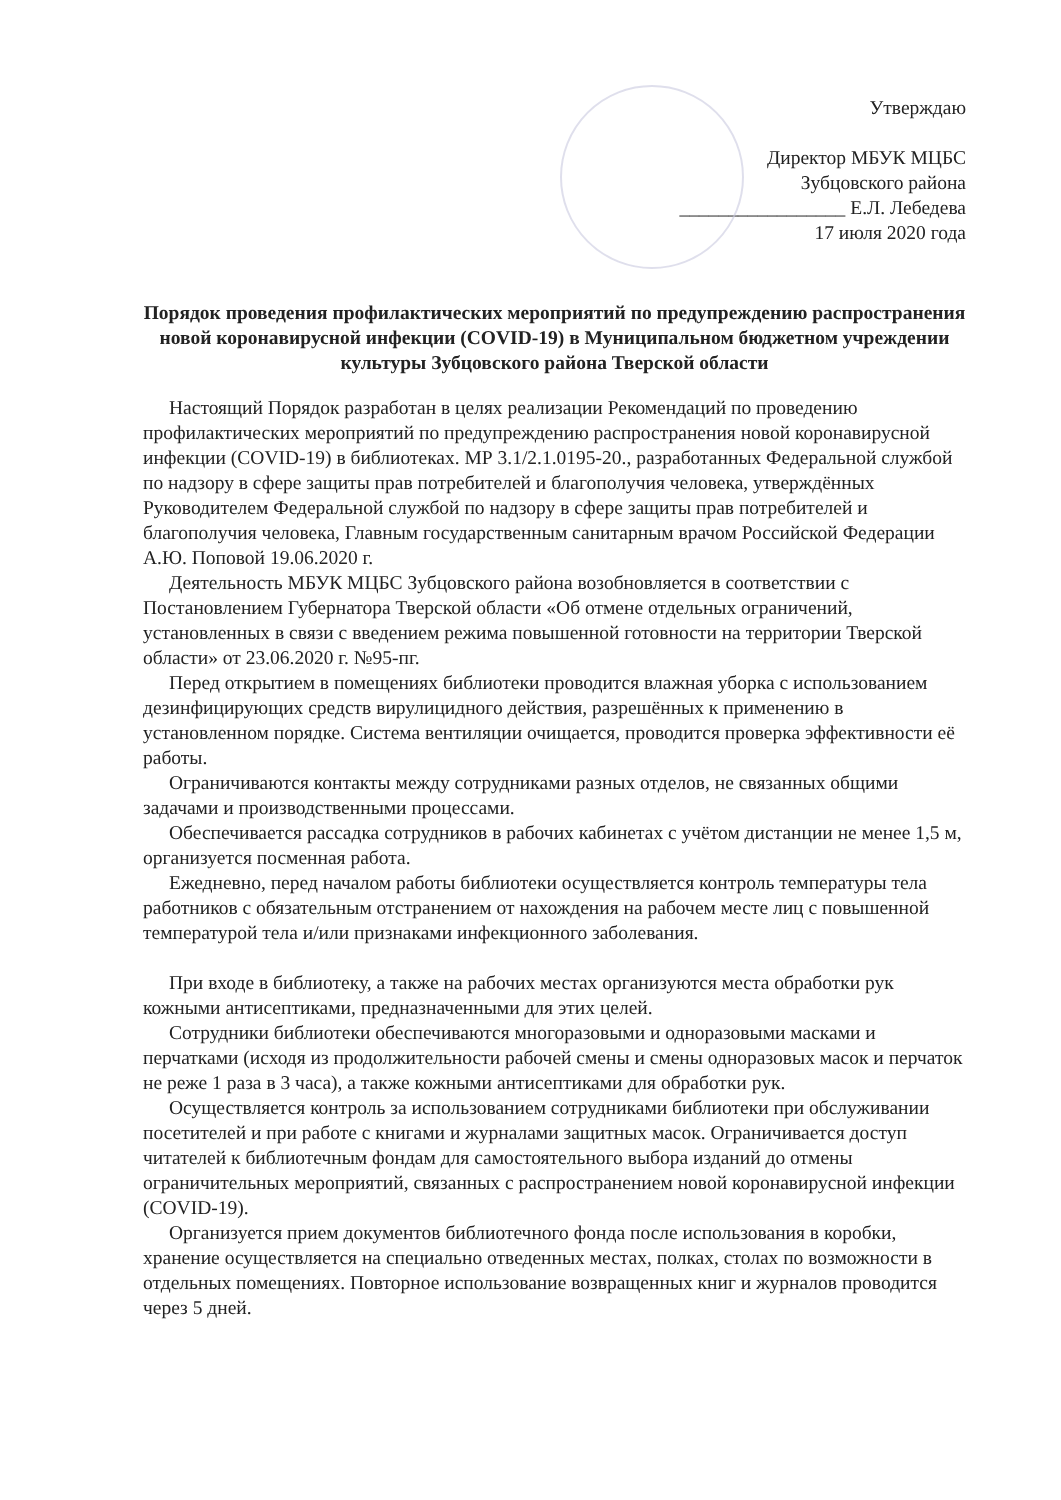Утверждаю
Директор МБУК МЦБС
Зубцовского района
_________________ Е.Л. Лебедева
17 июля 2020 года
Порядок проведения профилактических мероприятий по предупреждению распространения новой коронавирусной инфекции (COVID-19) в Муниципальном бюджетном учреждении культуры Зубцовского района Тверской области
Настоящий Порядок разработан в целях реализации Рекомендаций по проведению профилактических мероприятий по предупреждению распространения новой коронавирусной инфекции (COVID-19) в библиотеках. МР 3.1/2.1.0195-20., разработанных Федеральной службой по надзору в сфере защиты прав потребителей и благополучия человека, утверждённых Руководителем Федеральной службой по надзору в сфере защиты прав потребителей и благополучия человека, Главным государственным санитарным врачом Российской Федерации А.Ю. Поповой 19.06.2020 г.
Деятельность МБУК МЦБС Зубцовского района возобновляется в соответствии с Постановлением Губернатора Тверской области «Об отмене отдельных ограничений, установленных в связи с введением режима повышенной готовности на территории Тверской области» от 23.06.2020 г. №95-пг.
Перед открытием в помещениях библиотеки проводится влажная уборка с использованием дезинфицирующих средств вирулицидного действия, разрешённых к применению в установленном порядке. Система вентиляции очищается, проводится проверка эффективности её работы.
Ограничиваются контакты между сотрудниками разных отделов, не связанных общими задачами и производственными процессами.
Обеспечивается рассадка сотрудников в рабочих кабинетах с учётом дистанции не менее 1,5 м, организуется посменная работа.
Ежедневно, перед началом работы библиотеки осуществляется контроль температуры тела работников с обязательным отстранением от нахождения на рабочем месте лиц с повышенной температурой тела и/или признаками инфекционного заболевания.
При входе в библиотеку, а также на рабочих местах организуются места обработки рук кожными антисептиками, предназначенными для этих целей.
Сотрудники библиотеки обеспечиваются многоразовыми и одноразовыми масками и перчатками (исходя из продолжительности рабочей смены и смены одноразовых масок и перчаток не реже 1 раза в 3 часа), а также кожными антисептиками для обработки рук.
Осуществляется контроль за использованием сотрудниками библиотеки при обслуживании посетителей и при работе с книгами и журналами защитных масок. Ограничивается доступ читателей к библиотечным фондам для самостоятельного выбора изданий до отмены ограничительных мероприятий, связанных с распространением новой коронавирусной инфекции (COVID-19).
Организуется прием документов библиотечного фонда после использования в коробки, хранение осуществляется на специально отведенных местах, полках, столах по возможности в отдельных помещениях. Повторное использование возвращенных книг и журналов проводится через 5 дней.